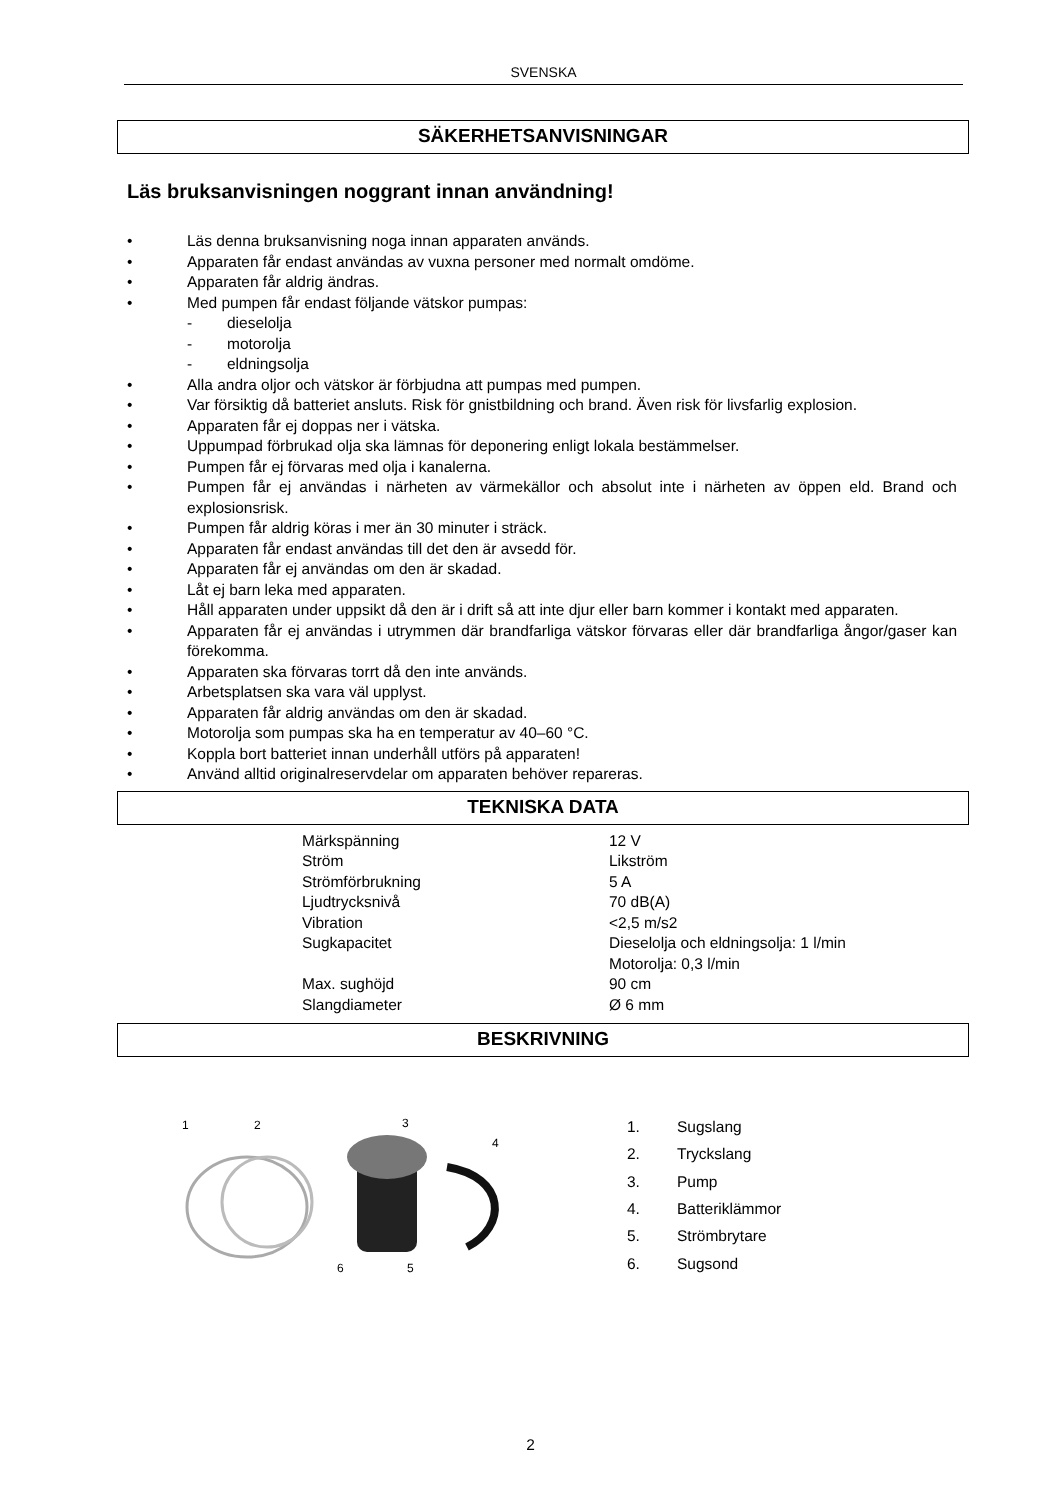SVENSKA
SÄKERHETSANVISNINGAR
Läs bruksanvisningen noggrant innan användning!
• Läs denna bruksanvisning noga innan apparaten används.
• Apparaten får endast användas av vuxna personer med normalt omdöme.
• Apparaten får aldrig ändras.
• Med pumpen får endast följande vätskor pumpas:
- dieselolja
- motorolja
- eldningsolja
• Alla andra oljor och vätskor är förbjudna att pumpas med pumpen.
• Var försiktig då batteriet ansluts. Risk för gnistbildning och brand. Även risk för livsfarlig explosion.
• Apparaten får ej doppas ner i vätska.
• Uppumpad förbrukad olja ska lämnas för deponering enligt lokala bestämmelser.
• Pumpen får ej förvaras med olja i kanalerna.
• Pumpen får ej användas i närheten av värmekällor och absolut inte i närheten av öppen eld. Brand och explosionsrisk.
• Pumpen får aldrig köras i mer än 30 minuter i sträck.
• Apparaten får endast användas till det den är avsedd för.
• Apparaten får ej användas om den är skadad.
• Låt ej barn leka med apparaten.
• Håll apparaten under uppsikt då den är i drift så att inte djur eller barn kommer i kontakt med apparaten.
• Apparaten får ej användas i utrymmen där brandfarliga vätskor förvaras eller där brandfarliga ångor/gaser kan förekomma.
• Apparaten ska förvaras torrt då den inte används.
• Arbetsplatsen ska vara väl upplyst.
• Apparaten får aldrig användas om den är skadad.
• Motorolja som pumpas ska ha en temperatur av 40–60 °C.
• Koppla bort batteriet innan underhåll utförs på apparaten!
• Använd alltid originalreservdelar om apparaten behöver repareras.
TEKNISKA DATA
| Märkspänning | 12 V |
| Ström | Likström |
| Strömförbrukning | 5 A |
| Ljudtrycksnivå | 70 dB(A) |
| Vibration | <2,5 m/s2 |
| Sugkapacitet | Dieselolja och eldningsolja: 1 l/min Motorolja: 0,3 l/min |
| Max. sughöjd | 90 cm |
| Slangdiameter | Ø 6 mm |
BESKRIVNING
1
2
3
4
6
5
| 1. | Sugslang |
| 2. | Tryckslang |
| 3. | Pump |
| 4. | Batteriklämmor |
| 5. | Strömbrytare |
| 6. | Sugsond |
2